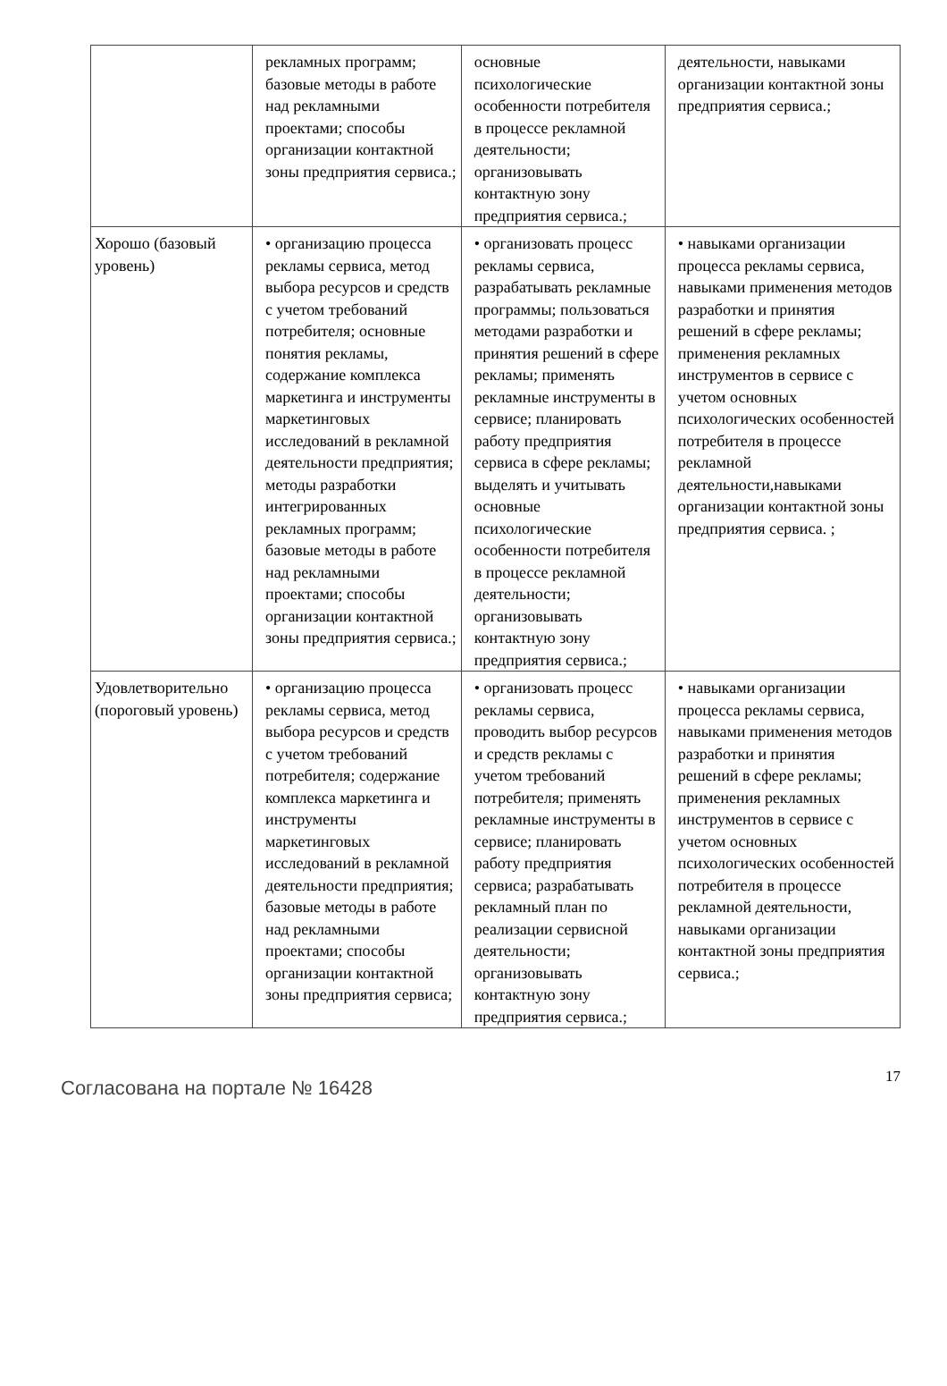| | рекламных программ; базовые методы в работе над рекламными проектами; способы организации контактной зоны предприятия сервиса.; | основные психологические особенности потребителя в процессе рекламной деятельности; организовывать контактную зону предприятия сервиса.; | деятельности, навыками организации контактной зоны предприятия сервиса.; |
| Хорошо (базовый уровень) | • организацию процесса рекламы сервиса, метод выбора ресурсов и средств с учетом требований потребителя; основные понятия рекламы, содержание комплекса маркетинга и инструменты маркетинговых исследований в рекламной деятельности предприятия; методы разработки интегрированных рекламных программ; базовые методы в работе над рекламными проектами; способы организации контактной зоны предприятия сервиса.; | • организовать процесс рекламы сервиса, разрабатывать рекламные программы; пользоваться методами разработки и принятия решений в сфере рекламы; применять рекламные инструменты в сервисе; планировать работу предприятия сервиса в сфере рекламы; выделять и учитывать основные психологические особенности потребителя в процессе рекламной деятельности; организовывать контактную зону предприятия сервиса.; | • навыками организации процесса рекламы сервиса, навыками применения методов разработки и принятия решений в сфере рекламы; применения рекламных инструментов в сервисе с учетом основных психологических особенностей потребителя в процессе рекламной деятельности,навыками организации контактной зоны предприятия сервиса. ; |
| Удовлетворительно (пороговый уровень) | • организацию процесса рекламы сервиса, метод выбора ресурсов и средств с учетом требований потребителя; содержание комплекса маркетинга и инструменты маркетинговых исследований в рекламной деятельности предприятия; базовые методы в работе над рекламными проектами; способы организации контактной зоны предприятия сервиса; | • организовать процесс рекламы сервиса, проводить выбор ресурсов и средств рекламы с учетом требований потребителя; применять рекламные инструменты в сервисе; планировать работу предприятия сервиса; разрабатывать рекламный план по реализации сервисной деятельности; организовывать контактную зону предприятия сервиса.; | • навыками организации процесса рекламы сервиса, навыками применения методов разработки и принятия решений в сфере рекламы; применения рекламных инструментов в сервисе с учетом основных психологических особенностей потребителя в процессе рекламной деятельности, навыками организации контактной зоны предприятия сервиса.; |
Согласована на портале № 16428
17